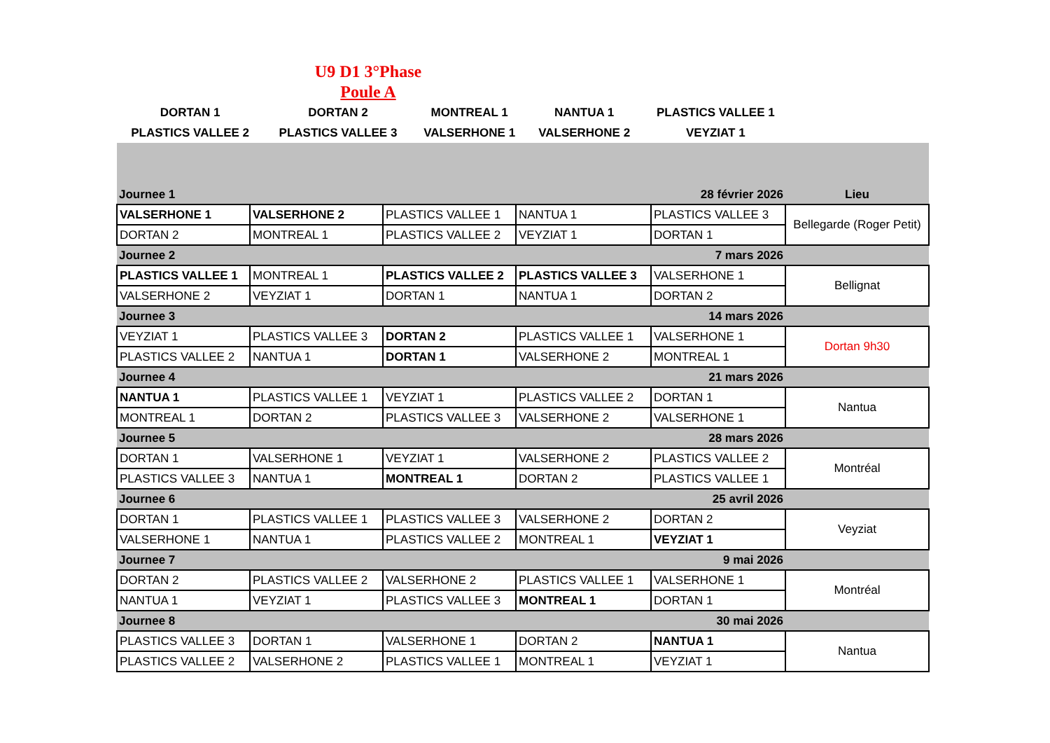U9 D1 3°Phase
Poule A
| DORTAN 1 | DORTAN 2 | MONTREAL 1 | NANTUA 1 | PLASTICS VALLEE 1 | |
| PLASTICS VALLEE 2 | PLASTICS VALLEE 3 | VALSERHONE 1 | VALSERHONE 2 | VEYZIAT 1 | |
| Journee 1 28 février 2026 | | | | | Lieu |
| VALSERHONE 1 | VALSERHONE 2 | PLASTICS VALLEE 1 | NANTUA 1 | PLASTICS VALLEE 3 | Bellegarde (Roger Petit) |
| DORTAN 2 | MONTREAL 1 | PLASTICS VALLEE 2 | VEYZIAT 1 | DORTAN 1 | |
| Journee 2 7 mars 2026 | | | | | |
| PLASTICS VALLEE 1 | MONTREAL 1 | PLASTICS VALLEE 2 | PLASTICS VALLEE 3 | VALSERHONE 1 | Bellignat |
| VALSERHONE 2 | VEYZIAT 1 | DORTAN 1 | NANTUA 1 | DORTAN 2 | |
| Journee 3 14 mars 2026 | | | | | |
| VEYZIAT 1 | PLASTICS VALLEE 3 | DORTAN 2 | PLASTICS VALLEE 1 | VALSERHONE 1 | Dortan 9h30 |
| PLASTICS VALLEE 2 | NANTUA 1 | DORTAN 1 | VALSERHONE 2 | MONTREAL 1 | |
| Journee 4 21 mars 2026 | | | | | |
| NANTUA 1 | PLASTICS VALLEE 1 | VEYZIAT 1 | PLASTICS VALLEE 2 | DORTAN 1 | Nantua |
| MONTREAL 1 | DORTAN 2 | PLASTICS VALLEE 3 | VALSERHONE 2 | VALSERHONE 1 | |
| Journee 5 28 mars 2026 | | | | | |
| DORTAN 1 | VALSERHONE 1 | VEYZIAT 1 | VALSERHONE 2 | PLASTICS VALLEE 2 | Montréal |
| PLASTICS VALLEE 3 | NANTUA 1 | MONTREAL 1 | DORTAN 2 | PLASTICS VALLEE 1 | |
| Journee 6 25 avril 2026 | | | | | |
| DORTAN 1 | PLASTICS VALLEE 1 | PLASTICS VALLEE 3 | VALSERHONE 2 | DORTAN 2 | Veyziat |
| VALSERHONE 1 | NANTUA 1 | PLASTICS VALLEE 2 | MONTREAL 1 | VEYZIAT 1 | |
| Journee 7 9 mai 2026 | | | | | |
| DORTAN 2 | PLASTICS VALLEE 2 | VALSERHONE 2 | PLASTICS VALLEE 1 | VALSERHONE 1 | Montréal |
| NANTUA 1 | VEYZIAT 1 | PLASTICS VALLEE 3 | MONTREAL 1 | DORTAN 1 | |
| Journee 8 30 mai 2026 | | | | | |
| PLASTICS VALLEE 3 | DORTAN 1 | VALSERHONE 1 | DORTAN 2 | NANTUA 1 | Nantua |
| PLASTICS VALLEE 2 | VALSERHONE 2 | PLASTICS VALLEE 1 | MONTREAL 1 | VEYZIAT 1 | |